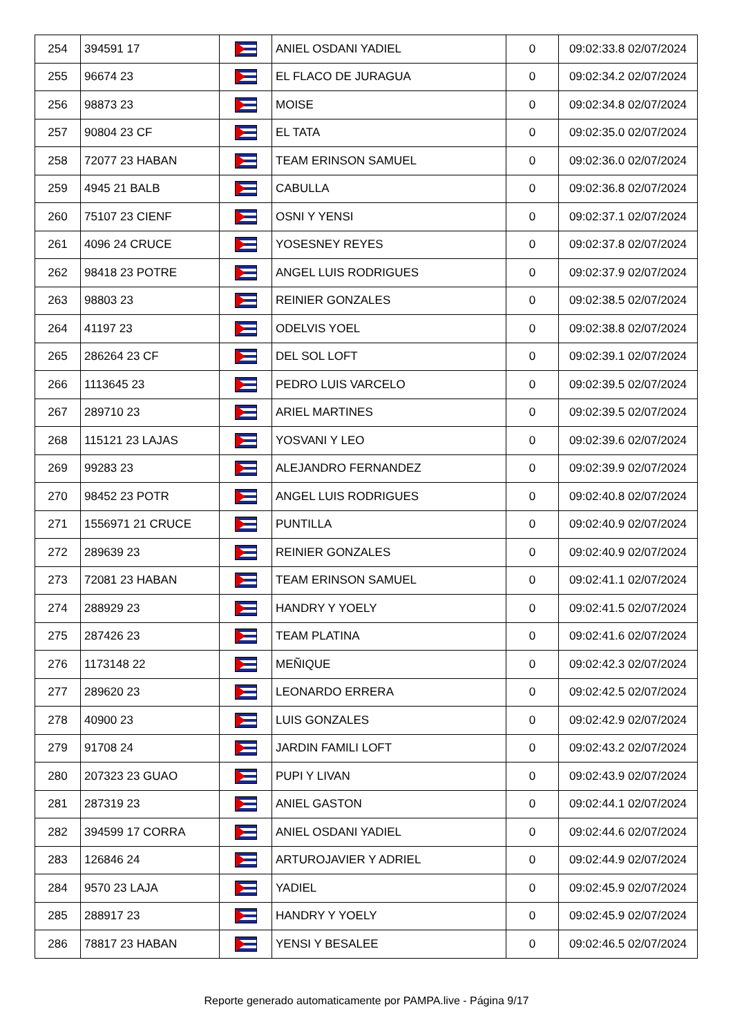| 254 | 394591 17 | | ANIEL OSDANI YADIEL | 0 | 09:02:33.8 02/07/2024 |
| 255 | 96674 23 | | EL FLACO DE JURAGUA | 0 | 09:02:34.2 02/07/2024 |
| 256 | 98873 23 | | MOISE | 0 | 09:02:34.8 02/07/2024 |
| 257 | 90804 23 CF | | EL TATA | 0 | 09:02:35.0 02/07/2024 |
| 258 | 72077 23 HABAN | | TEAM ERINSON SAMUEL | 0 | 09:02:36.0 02/07/2024 |
| 259 | 4945 21 BALB | | CABULLA | 0 | 09:02:36.8 02/07/2024 |
| 260 | 75107 23 CIENF | | OSNI Y YENSI | 0 | 09:02:37.1 02/07/2024 |
| 261 | 4096 24 CRUCE | | YOSESNEY REYES | 0 | 09:02:37.8 02/07/2024 |
| 262 | 98418 23 POTRE | | ANGEL LUIS RODRIGUES | 0 | 09:02:37.9 02/07/2024 |
| 263 | 98803 23 | | REINIER GONZALES | 0 | 09:02:38.5 02/07/2024 |
| 264 | 41197 23 | | ODELVIS YOEL | 0 | 09:02:38.8 02/07/2024 |
| 265 | 286264 23 CF | | DEL SOL LOFT | 0 | 09:02:39.1 02/07/2024 |
| 266 | 1113645 23 | | PEDRO LUIS VARCELO | 0 | 09:02:39.5 02/07/2024 |
| 267 | 289710 23 | | ARIEL MARTINES | 0 | 09:02:39.5 02/07/2024 |
| 268 | 115121 23 LAJAS | | YOSVANI Y LEO | 0 | 09:02:39.6 02/07/2024 |
| 269 | 99283 23 | | ALEJANDRO FERNANDEZ | 0 | 09:02:39.9 02/07/2024 |
| 270 | 98452 23 POTR | | ANGEL LUIS RODRIGUES | 0 | 09:02:40.8 02/07/2024 |
| 271 | 1556971 21 CRUCE | | PUNTILLA | 0 | 09:02:40.9 02/07/2024 |
| 272 | 289639 23 | | REINIER GONZALES | 0 | 09:02:40.9 02/07/2024 |
| 273 | 72081 23 HABAN | | TEAM ERINSON SAMUEL | 0 | 09:02:41.1 02/07/2024 |
| 274 | 288929 23 | | HANDRY Y YOELY | 0 | 09:02:41.5 02/07/2024 |
| 275 | 287426 23 | | TEAM PLATINA | 0 | 09:02:41.6 02/07/2024 |
| 276 | 1173148 22 | | MEÑIQUE | 0 | 09:02:42.3 02/07/2024 |
| 277 | 289620 23 | | LEONARDO ERRERA | 0 | 09:02:42.5 02/07/2024 |
| 278 | 40900 23 | | LUIS GONZALES | 0 | 09:02:42.9 02/07/2024 |
| 279 | 91708 24 | | JARDIN FAMILI LOFT | 0 | 09:02:43.2 02/07/2024 |
| 280 | 207323 23 GUAO | | PUPI Y LIVAN | 0 | 09:02:43.9 02/07/2024 |
| 281 | 287319 23 | | ANIEL GASTON | 0 | 09:02:44.1 02/07/2024 |
| 282 | 394599 17 CORRA | | ANIEL OSDANI YADIEL | 0 | 09:02:44.6 02/07/2024 |
| 283 | 126846 24 | | ARTUROJAVIER Y ADRIEL | 0 | 09:02:44.9 02/07/2024 |
| 284 | 9570 23 LAJA | | YADIEL | 0 | 09:02:45.9 02/07/2024 |
| 285 | 288917 23 | | HANDRY Y YOELY | 0 | 09:02:45.9 02/07/2024 |
| 286 | 78817 23 HABAN | | YENSI Y BESALEE | 0 | 09:02:46.5 02/07/2024 |
Reporte generado automaticamente por PAMPA.live - Página 9/17